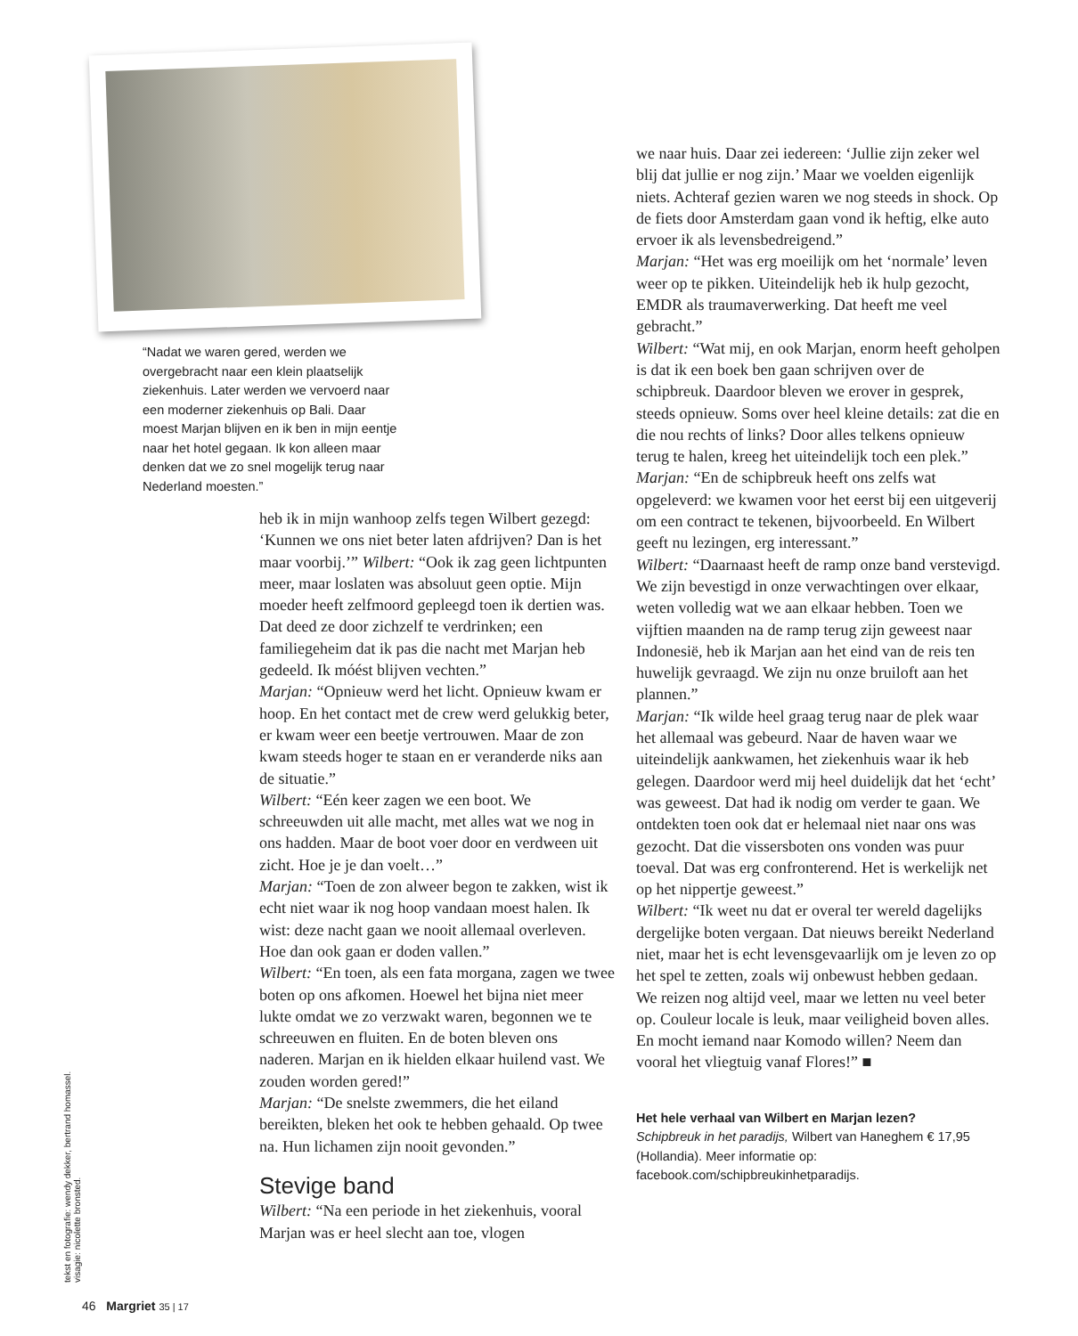“Nadat we waren gered, werden we overgebracht naar een klein plaatselijk ziekenhuis. Later werden we vervoerd naar een moderner ziekenhuis op Bali. Daar moest Marjan blijven en ik ben in mijn eentje naar het hotel gegaan. Ik kon alleen maar denken dat we zo snel mogelijk terug naar Nederland moesten.”
heb ik in mijn wanhoop zelfs tegen Wilbert gezegd: ‘Kunnen we ons niet beter laten afdrijven? Dan is het maar voorbij.’” Wilbert: “Ook ik zag geen lichtpunten meer, maar loslaten was absoluut geen optie. Mijn moeder heeft zelfmoord gepleegd toen ik dertien was. Dat deed ze door zichzelf te verdrinken; een familiegeheim dat ik pas die nacht met Marjan heb gedeeld. Ik móést blijven vechten.”
Marjan: “Opnieuw werd het licht. Opnieuw kwam er hoop. En het contact met de crew werd gelukkig beter, er kwam weer een beetje vertrouwen. Maar de zon kwam steeds hoger te staan en er veranderde niks aan de situatie.”
Wilbert: “Eén keer zagen we een boot. We schreeuwden uit alle macht, met alles wat we nog in ons hadden. Maar de boot voer door en verdween uit zicht. Hoe je je dan voelt…”
Marjan: “Toen de zon alweer begon te zakken, wist ik echt niet waar ik nog hoop vandaan moest halen. Ik wist: deze nacht gaan we nooit allemaal overleven. Hoe dan ook gaan er doden vallen.”
Wilbert: “En toen, als een fata morgana, zagen we twee boten op ons afkomen. Hoewel het bijna niet meer lukte omdat we zo verzwakt waren, begonnen we te schreeuwen en fluiten. En de boten bleven ons naderen. Marjan en ik hielden elkaar huilend vast. We zouden worden gered!”
Marjan: “De snelste zwemmers, die het eiland bereikten, bleken het ook te hebben gehaald. Op twee na. Hun lichamen zijn nooit gevonden.”
Stevige band
Wilbert: “Na een periode in het ziekenhuis, vooral Marjan was er heel slecht aan toe, vlogen
we naar huis. Daar zei iedereen: ‘Jullie zijn zeker wel blij dat jullie er nog zijn.’ Maar we voelden eigenlijk niets. Achteraf gezien waren we nog steeds in shock. Op de fiets door Amsterdam gaan vond ik heftig, elke auto ervoer ik als levensbedreigend.”
Marjan: “Het was erg moeilijk om het ‘normale’ leven weer op te pikken. Uiteindelijk heb ik hulp gezocht, EMDR als traumaverwerking. Dat heeft me veel gebracht.”
Wilbert: “Wat mij, en ook Marjan, enorm heeft geholpen is dat ik een boek ben gaan schrijven over de schipbreuk. Daardoor bleven we erover in gesprek, steeds opnieuw. Soms over heel kleine details: zat die en die nou rechts of links? Door alles telkens opnieuw terug te halen, kreeg het uiteindelijk toch een plek.”
Marjan: “En de schipbreuk heeft ons zelfs wat opgeleverd: we kwamen voor het eerst bij een uitgeverij om een contract te tekenen, bijvoorbeeld. En Wilbert geeft nu lezingen, erg interessant.”
Wilbert: “Daarnaast heeft de ramp onze band verstevigd. We zijn bevestigd in onze verwachtingen over elkaar, weten volledig wat we aan elkaar hebben. Toen we vijftien maanden na de ramp terug zijn geweest naar Indonesië, heb ik Marjan aan het eind van de reis ten huwelijk gevraagd. We zijn nu onze bruiloft aan het plannen.”
Marjan: “Ik wilde heel graag terug naar de plek waar het allemaal was gebeurd. Naar de haven waar we uiteindelijk aankwamen, het ziekenhuis waar ik heb gelegen. Daardoor werd mij heel duidelijk dat het ‘echt’ was geweest. Dat had ik nodig om verder te gaan. We ontdekten toen ook dat er helemaal niet naar ons was gezocht. Dat die vissersboten ons vonden was puur toeval. Dat was erg confronterend. Het is werkelijk net op het nippertje geweest.”
Wilbert: “Ik weet nu dat er overal ter wereld dagelijks dergelijke boten vergaan. Dat nieuws bereikt Nederland niet, maar het is echt levensgevaarlijk om je leven zo op het spel te zetten, zoals wij onbewust hebben gedaan. We reizen nog altijd veel, maar we letten nu veel beter op. Couleur locale is leuk, maar veiligheid boven alles. En mocht iemand naar Komodo willen? Neem dan vooral het vliegtuig vanaf Flores!” ■
Het hele verhaal van Wilbert en Marjan lezen?
Schipbreuk in het paradijs, Wilbert van Haneghem € 17,95 (Hollandia). Meer informatie op: facebook.com/schipbreukinhetparadijs.
tekst en fotografie: wendy dekker, bertrand homassel. visagie: nicolette bronsted.
46 Margriet 35 | 17